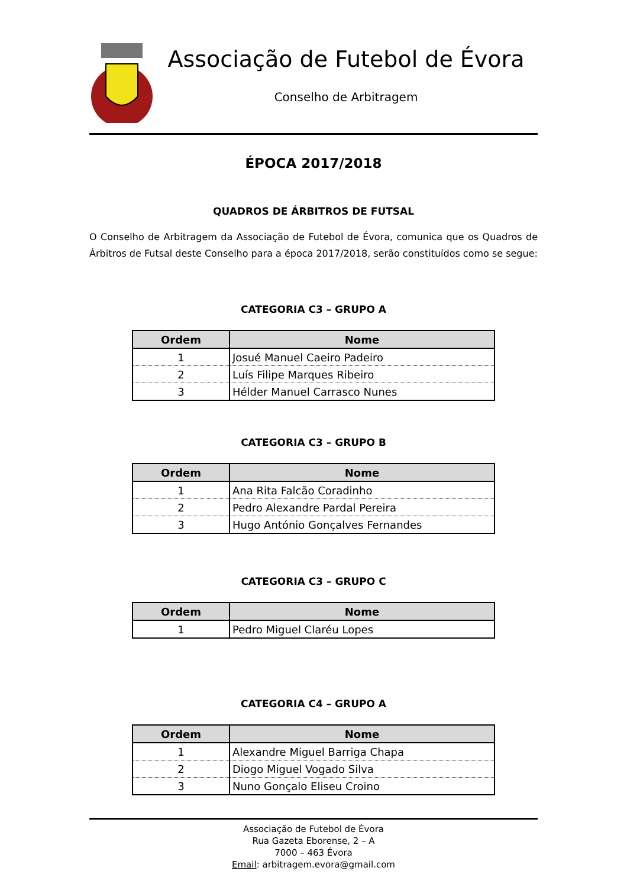Associação de Futebol de Évora
Conselho de Arbitragem
ÉPOCA 2017/2018
QUADROS DE ÁRBITROS DE FUTSAL
O Conselho de Arbitragem da Associação de Futebol de Évora, comunica que os Quadros de Árbitros de Futsal deste Conselho para a época 2017/2018, serão constituídos como se segue:
CATEGORIA C3 – GRUPO A
| Ordem | Nome |
| --- | --- |
| 1 | Josué Manuel Caeiro Padeiro |
| 2 | Luís Filipe Marques Ribeiro |
| 3 | Hélder Manuel Carrasco Nunes |
CATEGORIA C3 – GRUPO B
| Ordem | Nome |
| --- | --- |
| 1 | Ana Rita Falcão Coradinho |
| 2 | Pedro Alexandre Pardal Pereira |
| 3 | Hugo António Gonçalves Fernandes |
CATEGORIA C3 – GRUPO C
| Ordem | Nome |
| --- | --- |
| 1 | Pedro Miguel Claréu Lopes |
CATEGORIA C4 – GRUPO A
| Ordem | Nome |
| --- | --- |
| 1 | Alexandre Miguel Barriga Chapa |
| 2 | Diogo Miguel Vogado Silva |
| 3 | Nuno Gonçalo Eliseu Croino |
Associação de Futebol de Évora
Rua Gazeta Eborense, 2 – A
7000 – 463 Évora
Email: arbitragem.evora@gmail.com